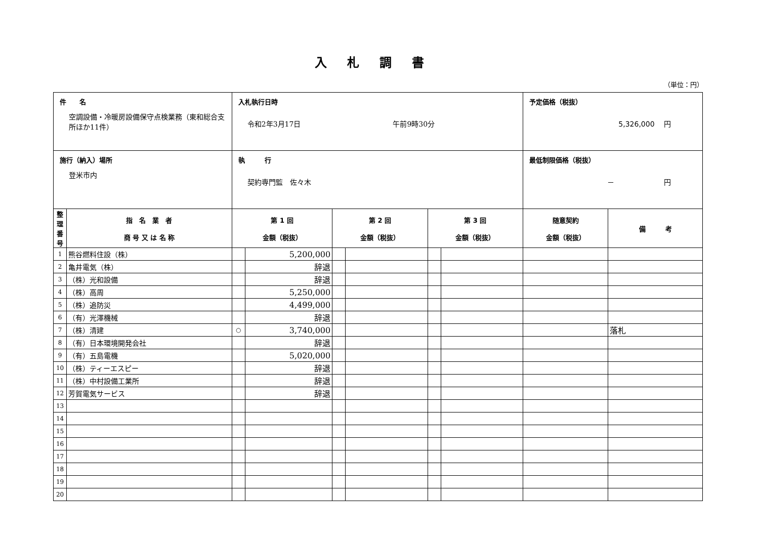入札調書
（単位：円）
| 件 名 空調設備・冷暖房設備保守点検業務（東和総合支所ほか11件） | | 入札執行日時 令和2年3月17日 午前9時30分 | | | | | | 予定価格（税抜） 5,326,000 円 | |
| 施行（納入）場所 登米市内 | | 執 行 契約専門監 佐々木 | | | | | | 最低制限価格（税抜） － 円 | |
| 整理番号 | 指 名 業 者 商 号 又 は 名 称 | 第 1 回 金額（税抜） | | 第 2 回 金額（税抜） | | 第 3 回 金額（税抜） | | 随意契約 金額（税抜） | 備 考 |
| 1 | 熊谷燃料住設（株） | | 5,200,000 | | | | | | |
| 2 | 亀井電気（株） | | 辞退 | | | | | | |
| 3 | （株）光和設備 | | 辞退 | | | | | | |
| 4 | （株）高周 | | 5,250,000 | | | | | | |
| 5 | （株）追防災 | | 4,499,000 | | | | | | |
| 6 | （有）光澤機械 | | 辞退 | | | | | | |
| 7 | （株）清建 | ○ | 3,740,000 | | | | | | 落札 |
| 8 | （有）日本環境開発会社 | | 辞退 | | | | | | |
| 9 | （有）五島電機 | | 5,020,000 | | | | | | |
| 10 | （株）ティーエスピー | | 辞退 | | | | | | |
| 11 | （株）中村設備工業所 | | 辞退 | | | | | | |
| 12 | 芳賀電気サービス | | 辞退 | | | | | | |
| 13 | | | | | | | | | |
| 14 | | | | | | | | | |
| 15 | | | | | | | | | |
| 16 | | | | | | | | | |
| 17 | | | | | | | | | |
| 18 | | | | | | | | | |
| 19 | | | | | | | | | |
| 20 | | | | | | | | | |